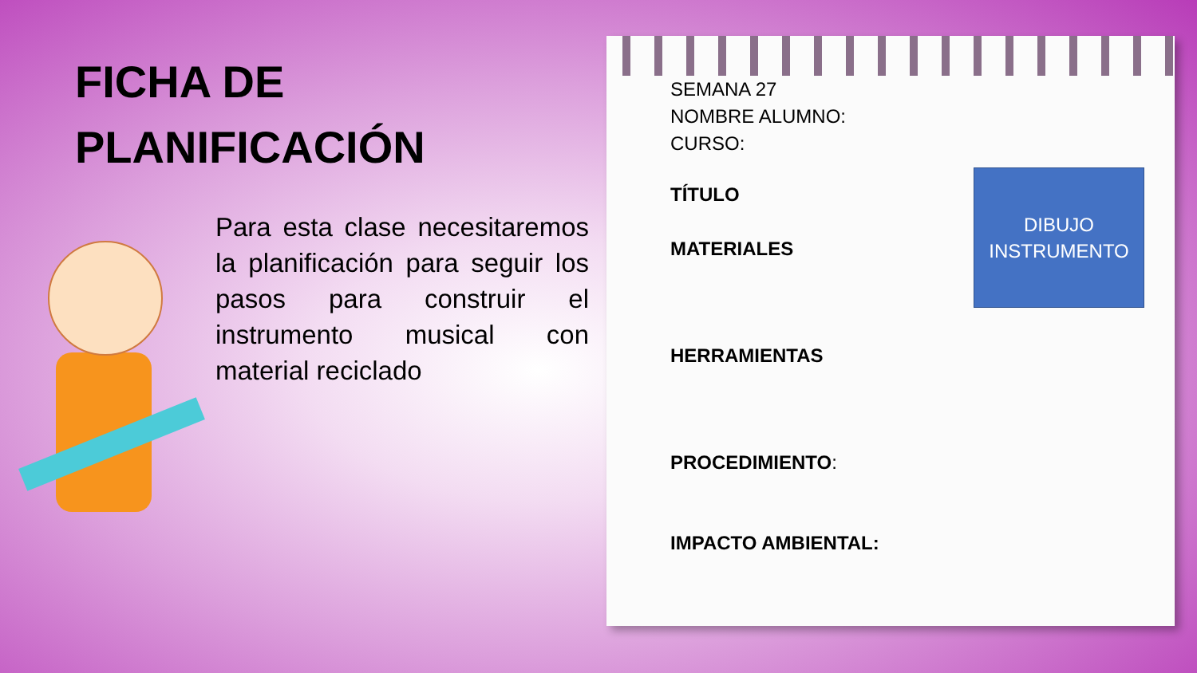FICHA DE
PLANIFICACIÓN
Para esta clase necesitaremos la planificación para seguir los pasos para construir el instrumento musical con material reciclado
SEMANA 27
NOMBRE ALUMNO:
CURSO:
TÍTULO
MATERIALES
HERRAMIENTAS
PROCEDIMIENTO:
IMPACTO AMBIENTAL:
DIBUJO
INSTRUMENTO